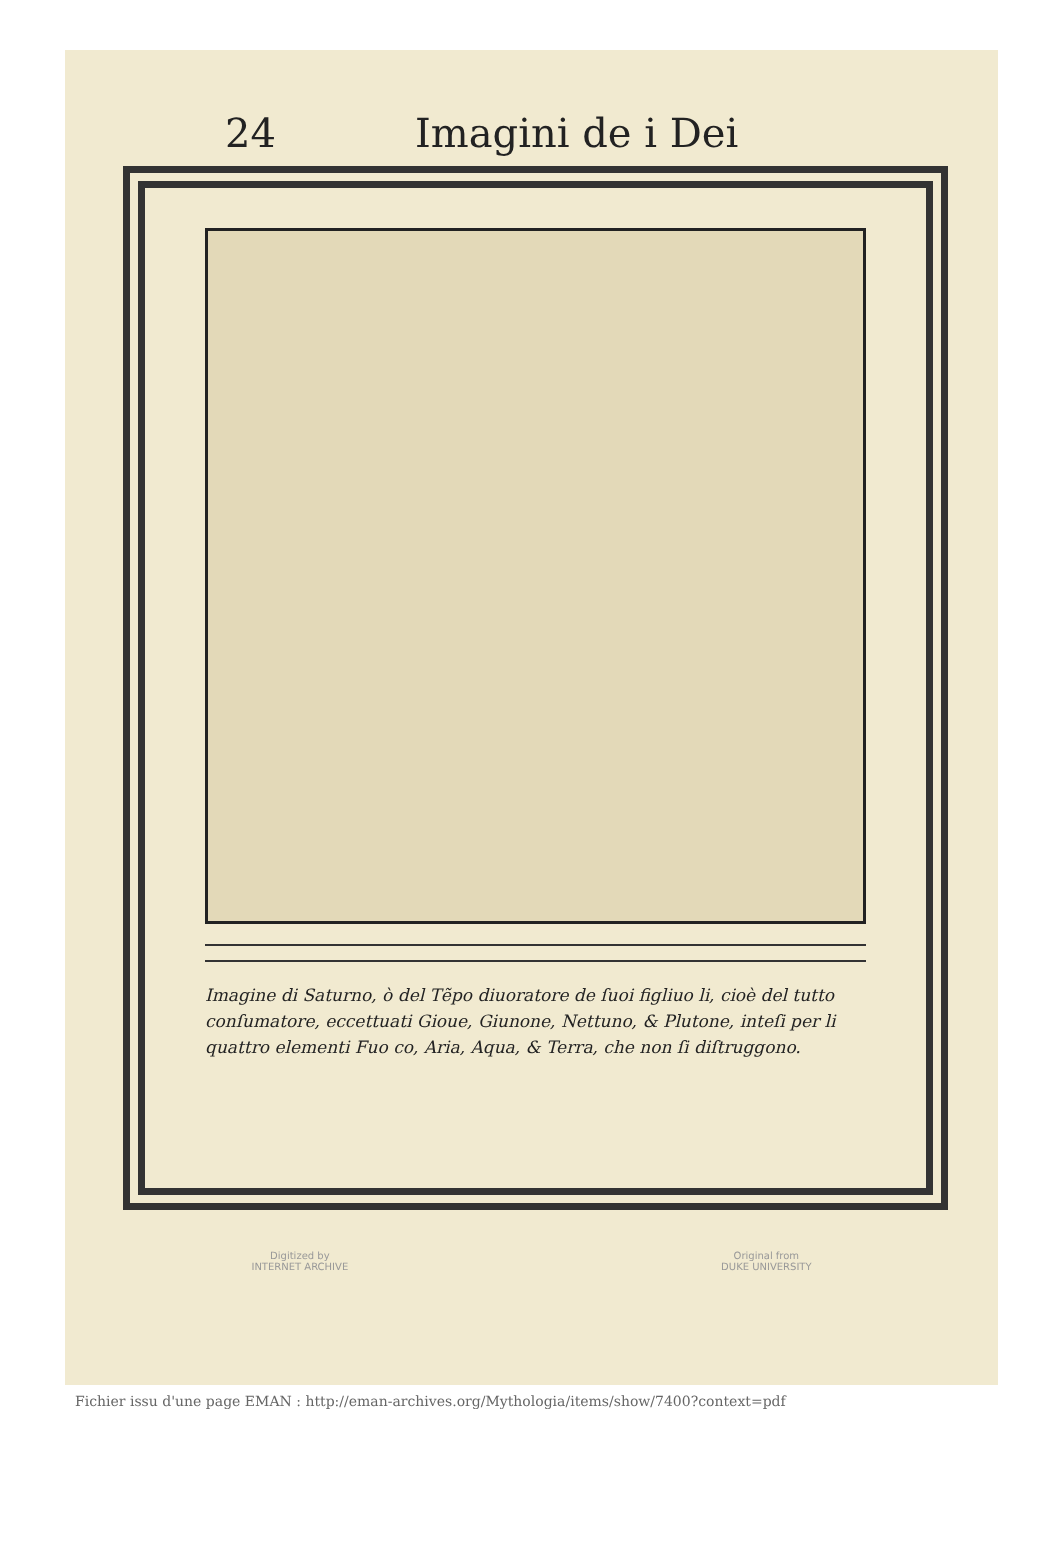24 Imagini de i Dei
Imagine di Saturno, ò del Tẽpo diuoratore de ſuoi figliuo li, cioè del tutto conſumatore, eccettuati Gioue, Giunone, Nettuno, & Plutone, inteſi per li quattro elementi Fuo co, Aria, Aqua, & Terra, che non ſi diſtruggono.
Digitized by
INTERNET ARCHIVE
Original from
DUKE UNIVERSITY
Fichier issu d'une page EMAN : http://eman-archives.org/Mythologia/items/show/7400?context=pdf